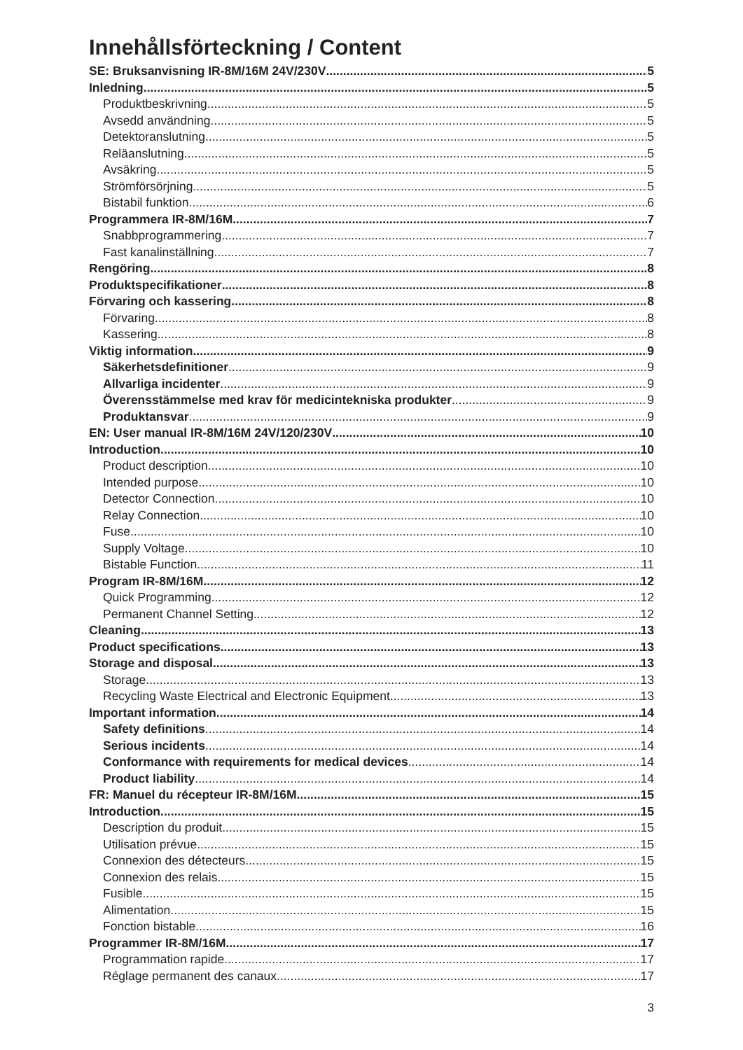Innehållsförteckning / Content
SE: Bruksanvisning IR-8M/16M 24V/230V 5
Inledning 5
Produktbeskrivning 5
Avsedd användning 5
Detektoranslutning 5
Reläanslutning 5
Avsäkring 5
Strömförsörjning 5
Bistabil funktion 6
Programmera IR-8M/16M 7
Snabbprogrammering 7
Fast kanalinställning 7
Rengöring 8
Produktspecifikationer 8
Förvaring och kassering 8
Förvaring 8
Kassering 8
Viktig information 9
Säkerhetsdefinitioner 9
Allvarliga incidenter 9
Överensstämmelse med krav för medicintekniska produkter 9
Produktansvar 9
EN: User manual IR-8M/16M 24V/120/230V 10
Introduction 10
Product description 10
Intended purpose 10
Detector Connection 10
Relay Connection 10
Fuse 10
Supply Voltage 10
Bistable Function 11
Program IR-8M/16M 12
Quick Programming 12
Permanent Channel Setting 12
Cleaning 13
Product specifications 13
Storage and disposal 13
Storage 13
Recycling Waste Electrical and Electronic Equipment 13
Important information 14
Safety definitions 14
Serious incidents 14
Conformance with requirements for medical devices 14
Product liability 14
FR: Manuel du récepteur IR-8M/16M 15
Introduction 15
Description du produit 15
Utilisation prévue 15
Connexion des détecteurs 15
Connexion des relais 15
Fusible 15
Alimentation 15
Fonction bistable 16
Programmer IR-8M/16M 17
Programmation rapide 17
Réglage permanent des canaux 17
3